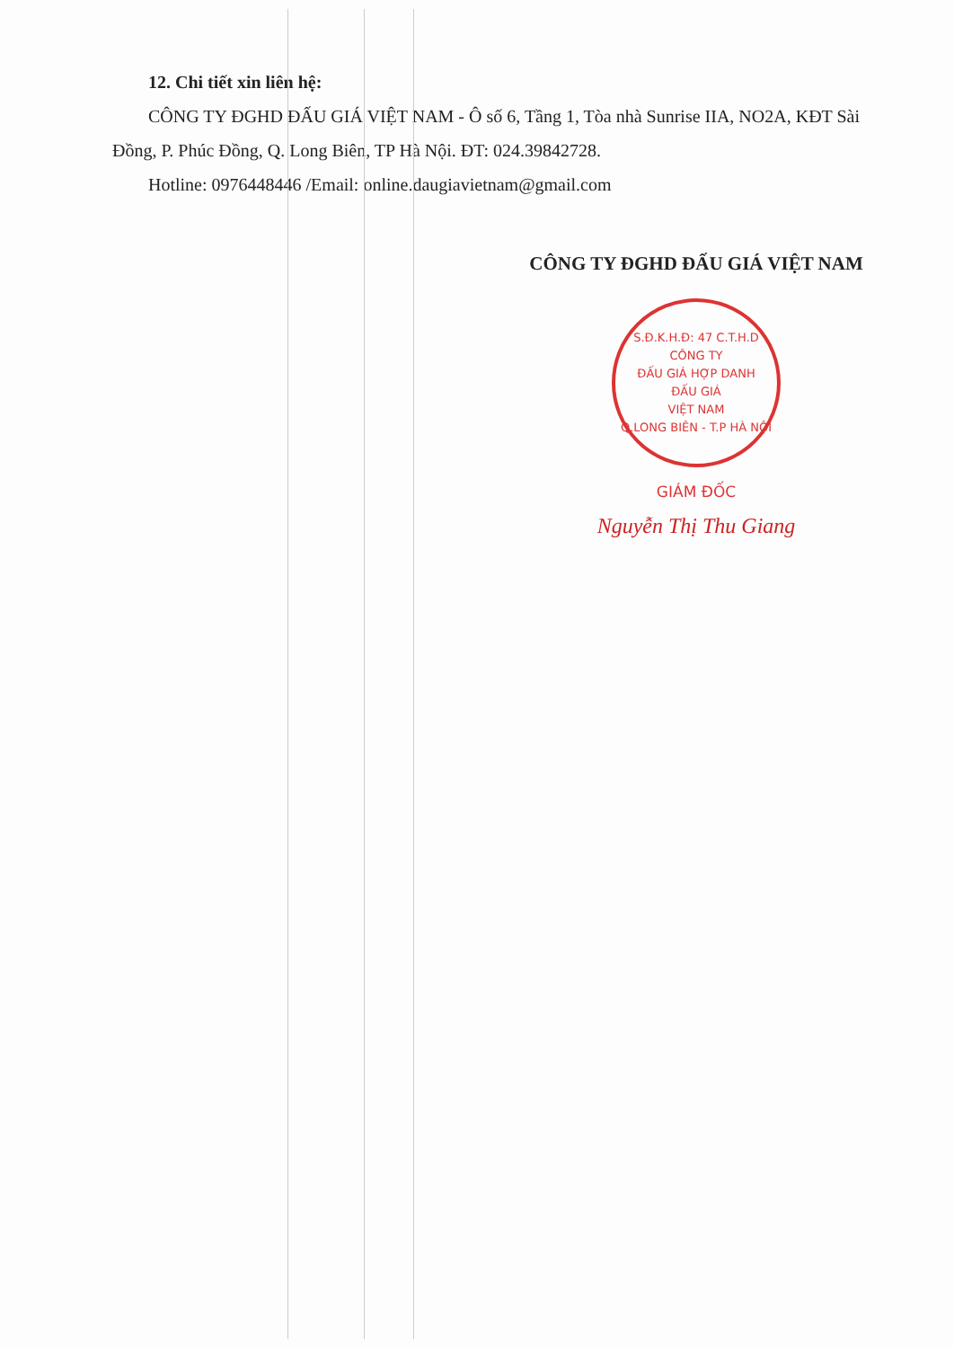12. Chi tiết xin liên hệ:
CÔNG TY ĐGHD ĐẤU GIÁ VIỆT NAM - Ô số 6, Tầng 1, Tòa nhà Sunrise IIA, NO2A, KĐT Sài Đồng, P. Phúc Đồng, Q. Long Biên, TP Hà Nội. ĐT: 024.39842728.
Hotline: 0976448446 /Email: online.daugiavietnam@gmail.com
CÔNG TY ĐGHD ĐẤU GIÁ VIỆT NAM
S.Đ.K.H.Đ: 47 C.T.H.D
CÔNG TY
ĐẤU GIÁ HỢP DANH
ĐẤU GIÁ
VIỆT NAM
Q.LONG BIÊN - T.P HÀ NỘI
GIÁM ĐỐC
Nguyễn Thị Thu Giang